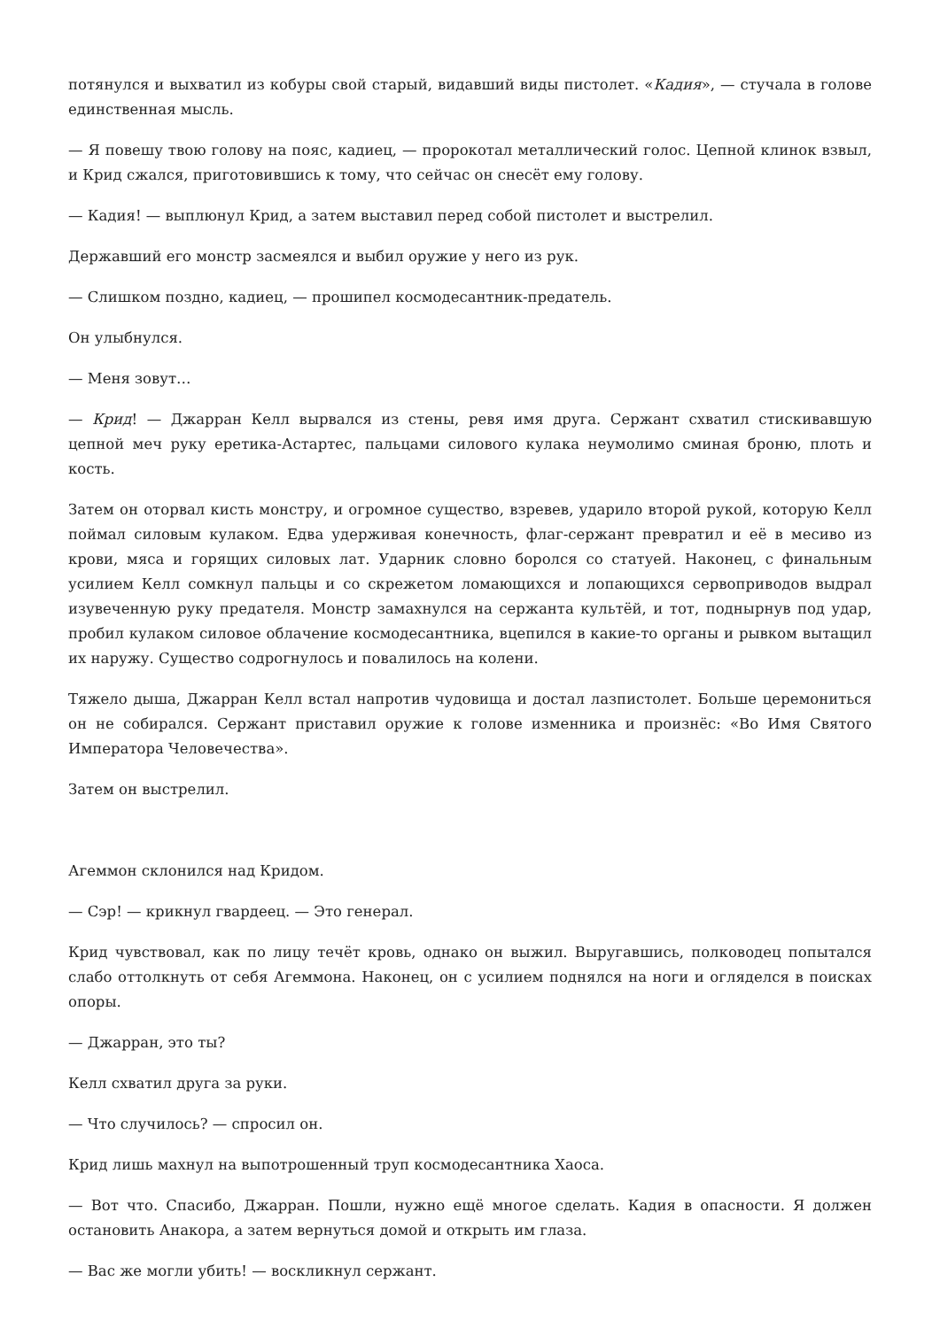потянулся и выхватил из кобуры свой старый, видавший виды пистолет. «Кадия», — стучала в голове единственная мысль.
— Я повешу твою голову на пояс, кадиец, — пророкотал металлический голос. Цепной клинок взвыл, и Крид сжался, приготовившись к тому, что сейчас он снесёт ему голову.
— Кадия! — выплюнул Крид, а затем выставил перед собой пистолет и выстрелил.
Державший его монстр засмеялся и выбил оружие у него из рук.
— Слишком поздно, кадиец, — прошипел космодесантник-предатель.
Он улыбнулся.
— Меня зовут…
— Крид! — Джарран Келл вырвался из стены, ревя имя друга. Сержант схватил стискивавшую цепной меч руку еретика-Астартес, пальцами силового кулака неумолимо сминая броню, плоть и кость.
Затем он оторвал кисть монстру, и огромное существо, взревев, ударило второй рукой, которую Келл поймал силовым кулаком. Едва удерживая конечность, флаг-сержант превратил и её в месиво из крови, мяса и горящих силовых лат. Ударник словно боролся со статуей. Наконец, с финальным усилием Келл сомкнул пальцы и со скрежетом ломающихся и лопающихся сервоприводов выдрал изувеченную руку предателя. Монстр замахнулся на сержанта культёй, и тот, поднырнув под удар, пробил кулаком силовое облачение космодесантника, вцепился в какие-то органы и рывком вытащил их наружу. Существо содрогнулось и повалилось на колени.
Тяжело дыша, Джарран Келл встал напротив чудовища и достал лазпистолет. Больше церемониться он не собирался. Сержант приставил оружие к голове изменника и произнёс: «Во Имя Святого Императора Человечества».
Затем он выстрелил.
Агеммон склонился над Кридом.
— Сэр! — крикнул гвардеец. — Это генерал.
Крид чувствовал, как по лицу течёт кровь, однако он выжил. Выругавшись, полководец попытался слабо оттолкнуть от себя Агеммона. Наконец, он с усилием поднялся на ноги и огляделся в поисках опоры.
— Джарран, это ты?
Келл схватил друга за руки.
— Что случилось? — спросил он.
Крид лишь махнул на выпотрошенный труп космодесантника Хаоса.
— Вот что. Спасибо, Джарран. Пошли, нужно ещё многое сделать. Кадия в опасности. Я должен остановить Анакора, а затем вернуться домой и открыть им глаза.
— Вас же могли убить! — воскликнул сержант.